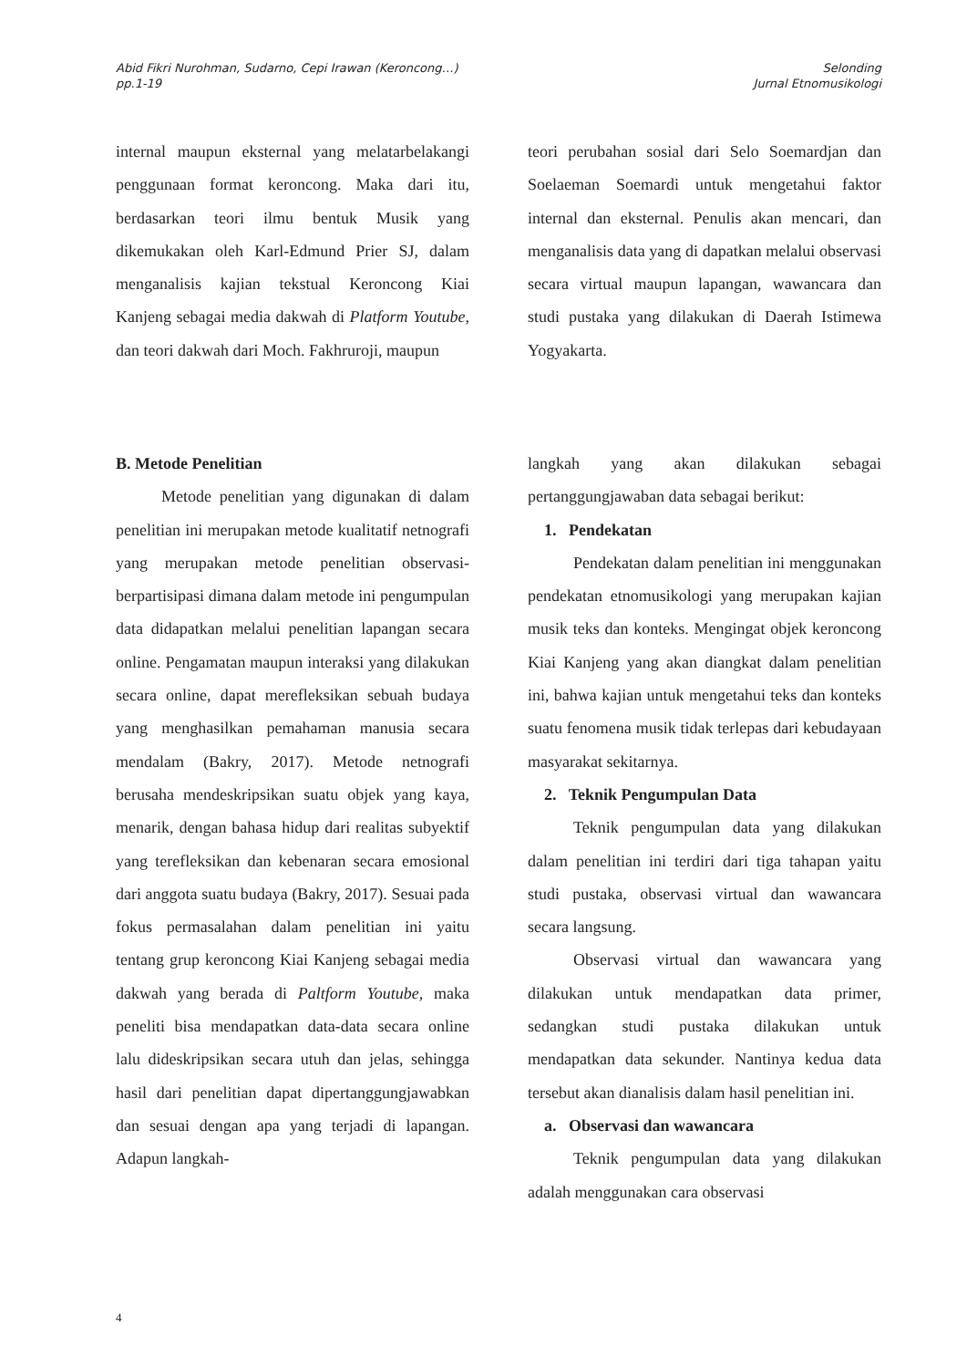Abid Fikri Nurohman, Sudarno, Cepi Irawan (Keroncong…)
pp.1-19
Selonding
Jurnal Etnomusikologi
internal maupun eksternal yang melatarbelakangi penggunaan format keroncong. Maka dari itu, berdasarkan teori ilmu bentuk Musik yang dikemukakan oleh Karl-Edmund Prier SJ, dalam menganalisis kajian tekstual Keroncong Kiai Kanjeng sebagai media dakwah di Platform Youtube, dan teori dakwah dari Moch. Fakhruroji, maupun
teori perubahan sosial dari Selo Soemardjan dan Soelaeman Soemardi untuk mengetahui faktor internal dan eksternal. Penulis akan mencari, dan menganalisis data yang di dapatkan melalui observasi secara virtual maupun lapangan, wawancara dan studi pustaka yang dilakukan di Daerah Istimewa Yogyakarta.
B. Metode Penelitian
Metode penelitian yang digunakan di dalam penelitian ini merupakan metode kualitatif netnografi yang merupakan metode penelitian observasi-berpartisipasi dimana dalam metode ini pengumpulan data didapatkan melalui penelitian lapangan secara online. Pengamatan maupun interaksi yang dilakukan secara online, dapat merefleksikan sebuah budaya yang menghasilkan pemahaman manusia secara mendalam (Bakry, 2017). Metode netnografi berusaha mendeskripsikan suatu objek yang kaya, menarik, dengan bahasa hidup dari realitas subyektif yang terefleksikan dan kebenaran secara emosional dari anggota suatu budaya (Bakry, 2017). Sesuai pada fokus permasalahan dalam penelitian ini yaitu tentang grup keroncong Kiai Kanjeng sebagai media dakwah yang berada di Paltform Youtube, maka peneliti bisa mendapatkan data-data secara online lalu dideskripsikan secara utuh dan jelas, sehingga hasil dari penelitian dapat dipertanggungjawabkan dan sesuai dengan apa yang terjadi di lapangan. Adapun langkah-
langkah yang akan dilakukan sebagai pertanggungjawaban data sebagai berikut:
1. Pendekatan
Pendekatan dalam penelitian ini menggunakan pendekatan etnomusikologi yang merupakan kajian musik teks dan konteks. Mengingat objek keroncong Kiai Kanjeng yang akan diangkat dalam penelitian ini, bahwa kajian untuk mengetahui teks dan konteks suatu fenomena musik tidak terlepas dari kebudayaan masyarakat sekitarnya.
2. Teknik Pengumpulan Data
Teknik pengumpulan data yang dilakukan dalam penelitian ini terdiri dari tiga tahapan yaitu studi pustaka, observasi virtual dan wawancara secara langsung.
Observasi virtual dan wawancara yang dilakukan untuk mendapatkan data primer, sedangkan studi pustaka dilakukan untuk mendapatkan data sekunder. Nantinya kedua data tersebut akan dianalisis dalam hasil penelitian ini.
a. Observasi dan wawancara
Teknik pengumpulan data yang dilakukan adalah menggunakan cara observasi
4